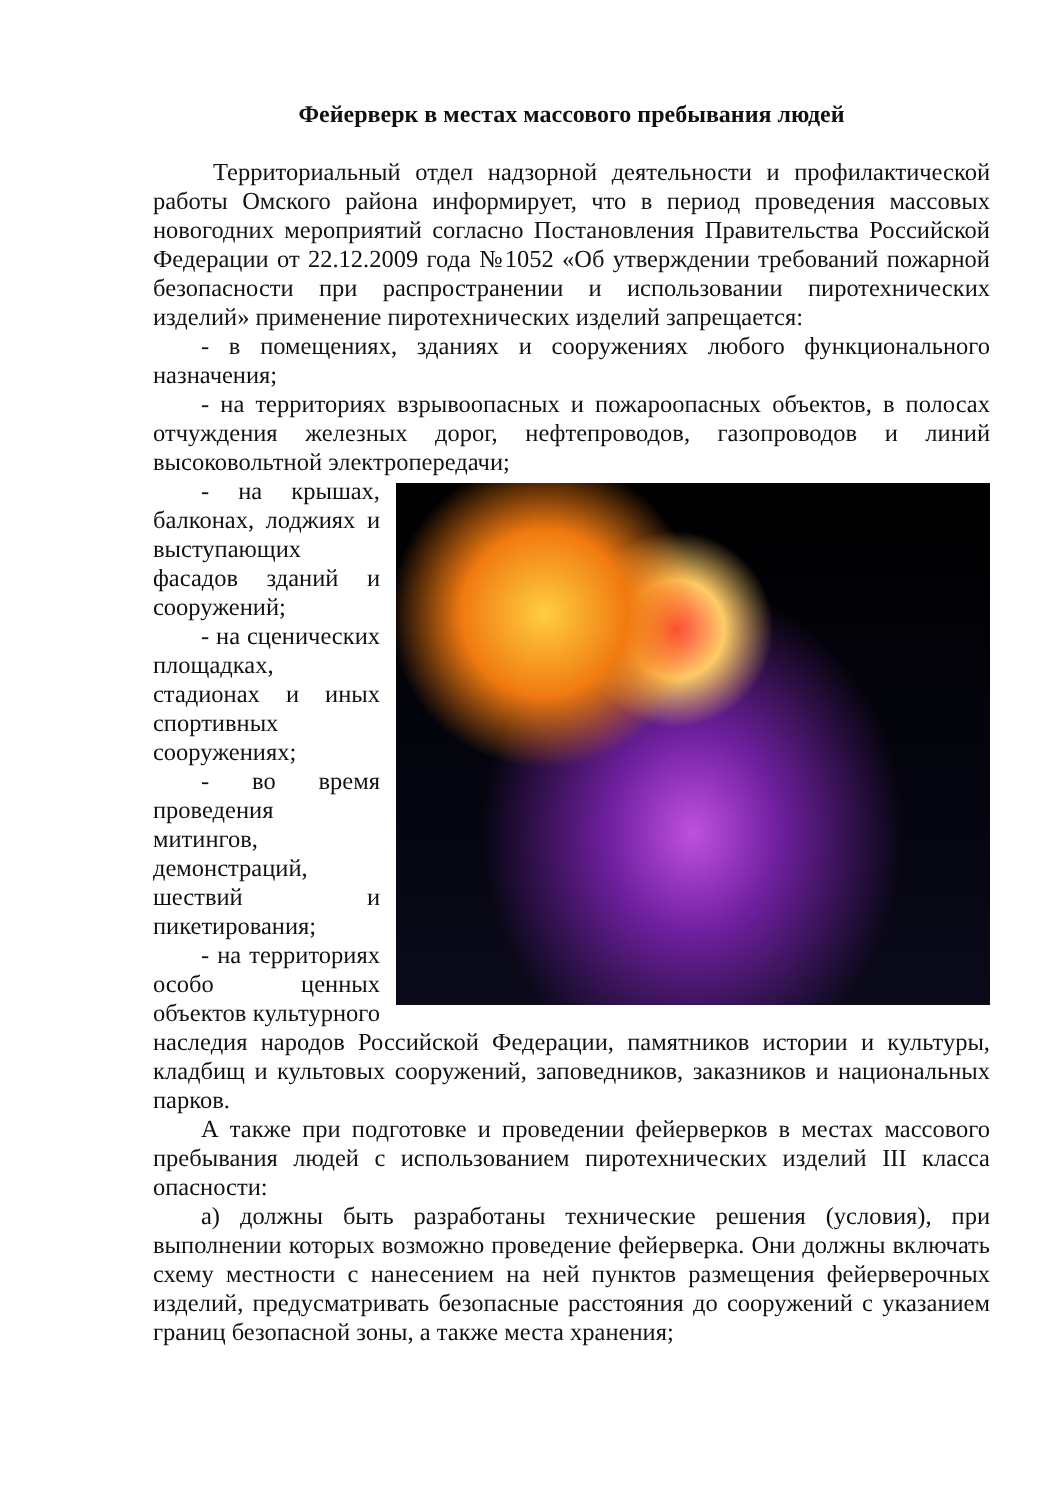Фейерверк в местах массового пребывания людей
Территориальный отдел надзорной деятельности и профилактической работы Омского района информирует, что в период проведения массовых новогодних мероприятий согласно Постановления Правительства Российской Федерации от 22.12.2009 года №1052 «Об утверждении требований пожарной безопасности при распространении и использовании пиротехнических изделий» применение пиротехнических изделий запрещается:
- в помещениях, зданиях и сооружениях любого функционального назначения;
- на территориях взрывоопасных и пожароопасных объектов, в полосах отчуждения железных дорог, нефтепроводов, газопроводов и линий высоковольтной электропередачи;
- на крышах, балконах, лоджиях и выступающих фасадов зданий и сооружений;
- на сценических площадках, стадионах и иных спортивных сооружениях;
- во время проведения митингов, демонстраций, шествий и пикетирования;
- на территориях особо ценных объектов культурного наследия народов Российской Федерации, памятников истории и культуры, кладбищ и культовых сооружений, заповедников, заказников и национальных парков.
А также при подготовке и проведении фейерверков в местах массового пребывания людей с использованием пиротехнических изделий III класса опасности:
а) должны быть разработаны технические решения (условия), при выполнении которых возможно проведение фейерверка. Они должны включать схему местности с нанесением на ней пунктов размещения фейерверочных изделий, предусматривать безопасные расстояния до сооружений с указанием границ безопасной зоны, а также места хранения;